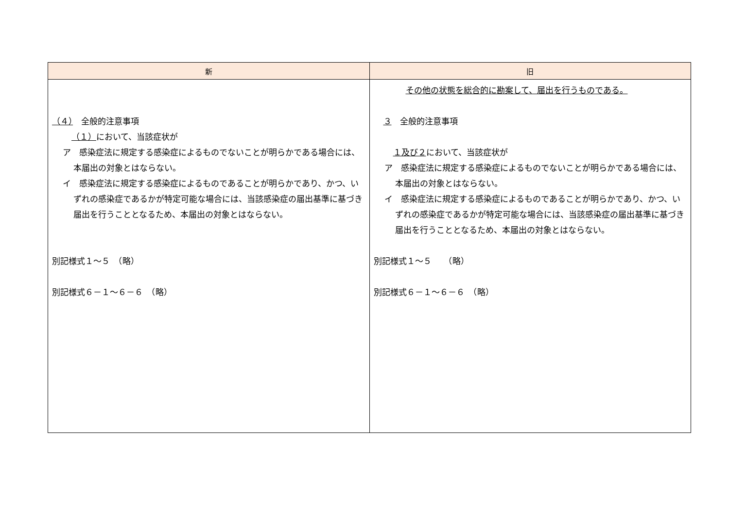| 新 | 旧 |
| --- | --- |
| （４） 全般的注意事項 （１） において、当該症状が ア 感染症法に規定する感染症によるものでないことが明らかである場合には、本届出の対象とはならない。 イ 感染症法に規定する感染症によるものであることが明らかであり、かつ、いずれの感染症であるかが特定可能な場合には、当該感染症の届出基準に基づき届出を行うこととなるため、本届出の対象とはならない。 別記様式１～５ （略） 別記様式６－１～６－６ （略） | その他の状態を総合的に勘案して、届出を行うものである。 ３ 全般的注意事項 １及び２ において、当該症状が ア 感染症法に規定する感染症によるものでないことが明らかである場合には、本届出の対象とはならない。 イ 感染症法に規定する感染症によるものであることが明らかであり、かつ、いずれの感染症であるかが特定可能な場合には、当該感染症の届出基準に基づき届出を行うこととなるため、本届出の対象とはならない。 別記様式１～５ （略） 別記様式６－１～６－６ （略） |